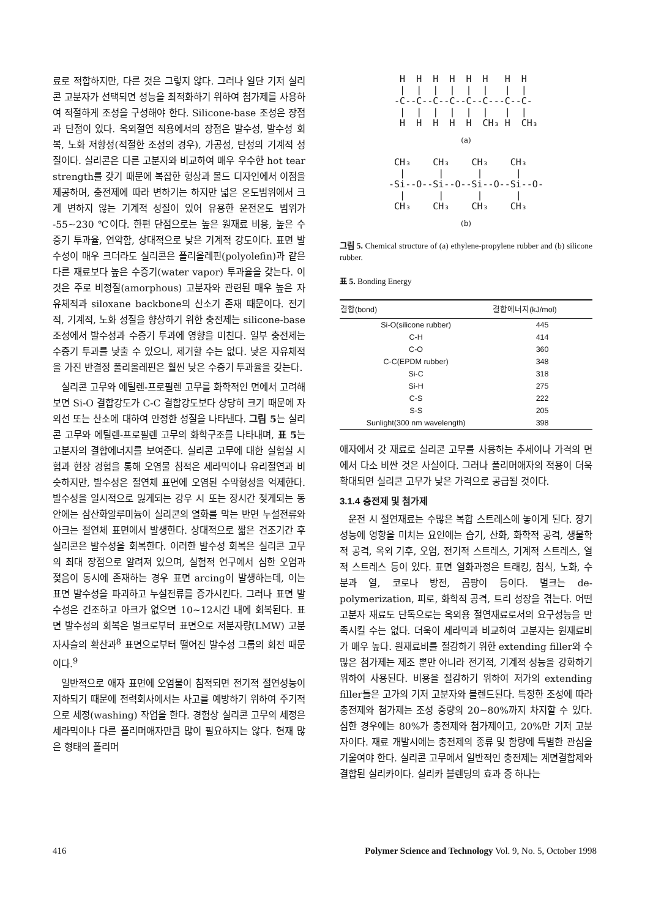료로 적합하지만, 다른 것은 그렇지 않다. 그러나 일단 기저 실리콘 고분자가 선택되면 성능을 최적화하기 위하여 첨가제를 사용하여 적절하게 조성을 구성해야 한다. Silicone-base 조성은 장점과 단점이 있다. 옥외절연 적용에서의 장점은 발수성, 발수성 회복, 노화 저항성(적절한 조성의 경우), 가공성, 탄성의 기계적 성질이다. 실리콘은 다른 고분자와 비교하여 매우 우수한 hot tear strength를 갖기 때문에 복잡한 형상과 몰드 디자인에서 이점을 제공하며, 충전제에 따라 변하기는 하지만 넓은 온도범위에서 크게 변하지 않는 기계적 성질이 있어 유용한 운전온도 범위가 -55∼230 ℃이다. 한편 단점으로는 높은 원재료 비용, 높은 수증기 투과율, 연약함, 상대적으로 낮은 기계적 강도이다. 표면 발수성이 매우 크더라도 실리콘은 폴리올레핀(polyolefin)과 같은 다른 재료보다 높은 수증기(water vapor) 투과율을 갖는다. 이것은 주로 비정질(amorphous) 고분자와 관련된 매우 높은 자유체적과 siloxane backbone의 산소기 존재 때문이다. 전기적, 기계적, 노화 성질을 향상하기 위한 충전제는 silicone-base 조성에서 발수성과 수증기 투과에 영향을 미친다. 일부 충전제는 수증기 투과를 낮출 수 있으나, 제거할 수는 없다. 낮은 자유체적을 가진 반결정 폴리올레핀은 훨씬 낮은 수증기 투과율을 갖는다.
실리콘 고무와 에틸렌-프로필렌 고무를 화학적인 면에서 고려해보면 Si-O 결합강도가 C-C 결합강도보다 상당히 크기 때문에 자외선 또는 산소에 대하여 안정한 성질을 나타낸다. 그림 5는 실리콘 고무와 에틸렌-프로필렌 고무의 화학구조를 나타내며, 표 5는 고분자의 결합에너지를 보여준다. 실리콘 고무에 대한 실험실 시험과 현장 경험을 통해 오염물 침적은 세라믹이나 유리절연과 비슷하지만, 발수성은 절연체 표면에 오염된 수막형성을 억제한다. 발수성을 일시적으로 잃게되는 강우 시 또는 장시간 젖게되는 동안에는 삼산화알루미늄이 실리콘의 열화를 막는 반면 누설전류와 아크는 절연체 표면에서 발생한다. 상대적으로 짧은 건조기간 후 실리콘은 발수성을 회복한다. 이러한 발수성 회복은 실리콘 고무의 최대 장점으로 알려져 있으며, 실험적 연구에서 심한 오염과 젖음이 동시에 존재하는 경우 표면 arcing이 발생하는데, 이는 표면 발수성을 파괴하고 누설전류를 증가시킨다. 그러나 표면 발수성은 건조하고 아크가 없으면 10∼12시간 내에 회복된다. 표면 발수성의 회복은 벌크로부터 표면으로 저분자량(LMW) 고분자사슬의 확산과<sup>8</sup> 표면으로부터 떨어진 발수성 그룹의 회전 때문이다.<sup>9</sup>
일반적으로 애자 표면에 오염물이 침적되면 전기적 절연성능이 저하되기 때문에 전력회사에서는 사고를 예방하기 위하여 주기적으로 세정(washing) 작업을 한다. 경험상 실리콘 고무의 세정은 세라믹이나 다른 폴리머애자만큼 많이 필요하지는 않다. 현재 많은 형태의 폴리머
H H H H H H H H | | | | | | | | -C--C--C--C--C--C---C--C- | | | | | | | | H H H H H CH₃ H CH₃
(a)
CH₃ CH₃ CH₃ CH₃ | | | | -Si--O--Si--O--Si--O--Si--O- | | | | CH₃ CH₃ CH₃ CH₃
(b)
그림 5. Chemical structure of (a) ethylene-propylene rubber and (b) silicone rubber.
표 5. Bonding Energy
| 결합(bond) | 결합에너지(kJ/mol) |
| --- | --- |
| Si-O(silicone rubber) | 445 |
| C-H | 414 |
| C-O | 360 |
| C-C(EPDM rubber) | 348 |
| Si-C | 318 |
| Si-H | 275 |
| C-S | 222 |
| S-S | 205 |
| Sunlight(300 nm wavelength) | 398 |
애자에서 갓 재료로 실리콘 고무를 사용하는 추세이나 가격의 면에서 다소 비싼 것은 사실이다. 그러나 폴리머애자의 적용이 더욱 확대되면 실리콘 고무가 낮은 가격으로 공급될 것이다.
3.1.4 충전제 및 첨가제
운전 시 절연재료는 수많은 복합 스트레스에 놓이게 된다. 장기 성능에 영향을 미치는 요인에는 습기, 산화, 화학적 공격, 생물학적 공격, 옥외 기후, 오염, 전기적 스트레스, 기계적 스트레스, 열적 스트레스 등이 있다. 표면 열화과정은 트래킹, 침식, 노화, 수분과 열, 코로나 방전, 곰팡이 등이다. 벌크는 de-polymerization, 피로, 화학적 공격, 트리 성장을 겪는다. 어떤 고분자 재료도 단독으로는 옥외용 절연재료로서의 요구성능을 만족시킬 수는 없다. 더욱이 세라믹과 비교하여 고분자는 원재료비가 매우 높다. 원재료비를 절감하기 위한 extending filler와 수많은 첨가제는 제조 뿐만 아니라 전기적, 기계적 성능을 강화하기 위하여 사용된다. 비용을 절감하기 위하여 저가의 extending filler들은 고가의 기저 고분자와 블렌드된다. 특정한 조성에 따라 충전제와 첨가제는 조성 중량의 20∼80%까지 차지할 수 있다. 심한 경우에는 80%가 충전제와 첨가제이고, 20%만 기저 고분자이다. 재료 개발시에는 충전제의 종류 및 함량에 특별한 관심을 기울여야 한다. 실리콘 고무에서 일반적인 충전제는 계면결합제와 결합된 실리카이다. 실리카 블렌딩의 효과 중 하나는
416 Polymer Science and Technology Vol. 9, No. 5, October 1998